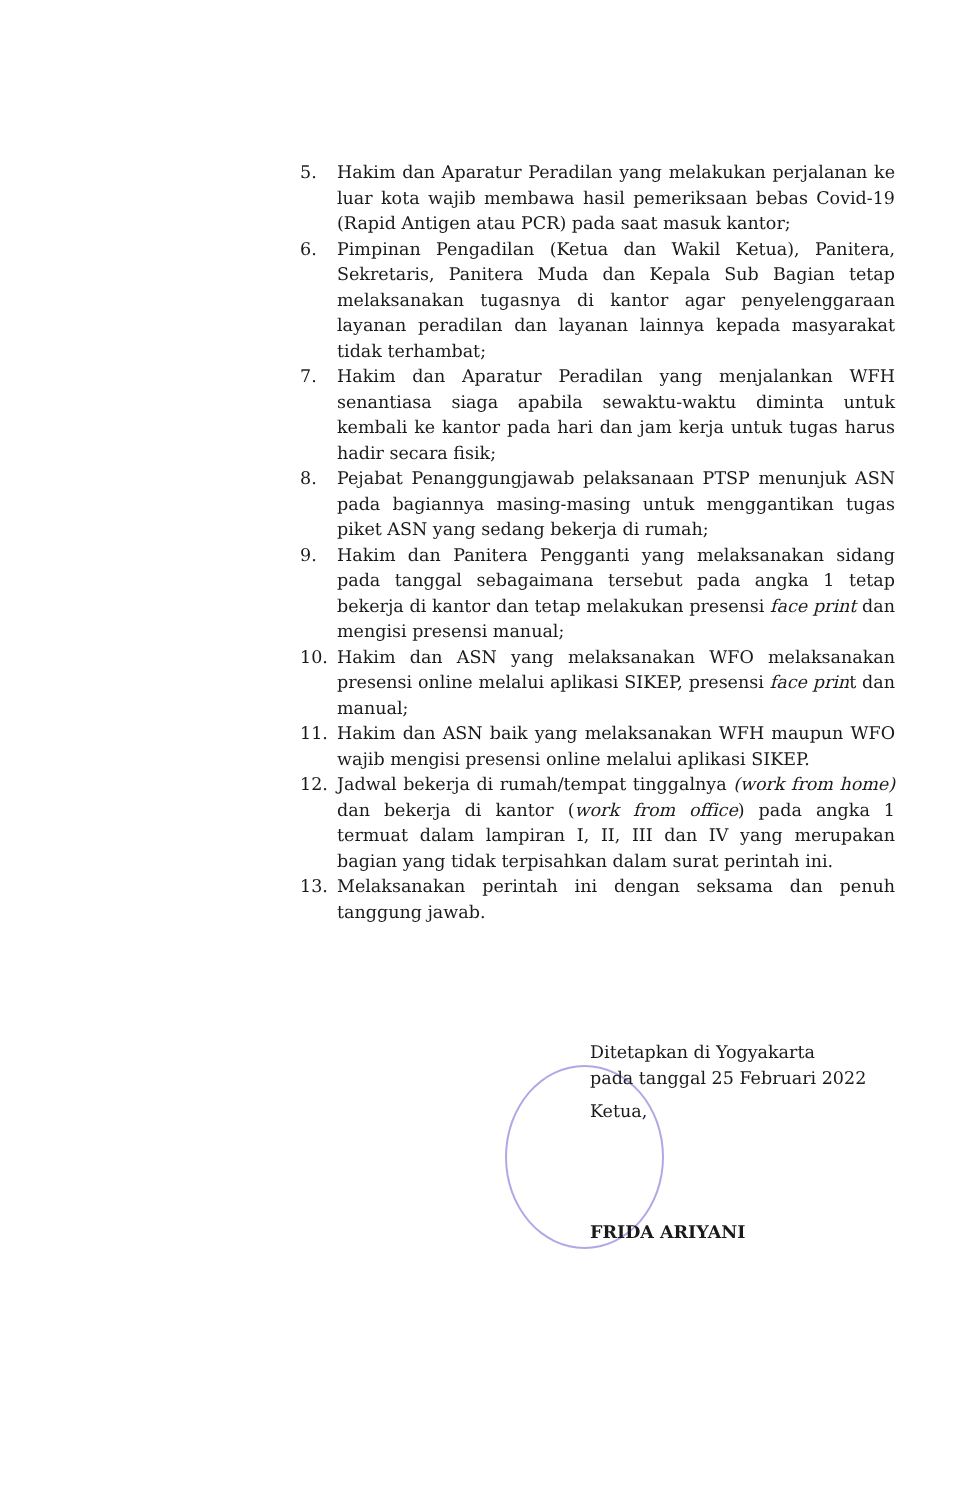5. Hakim dan Aparatur Peradilan yang melakukan perjalanan ke luar kota wajib membawa hasil pemeriksaan bebas Covid-19 (Rapid Antigen atau PCR) pada saat masuk kantor;
6. Pimpinan Pengadilan (Ketua dan Wakil Ketua), Panitera, Sekretaris, Panitera Muda dan Kepala Sub Bagian tetap melaksanakan tugasnya di kantor agar penyelenggaraan layanan peradilan dan layanan lainnya kepada masyarakat tidak terhambat;
7. Hakim dan Aparatur Peradilan yang menjalankan WFH senantiasa siaga apabila sewaktu-waktu diminta untuk kembali ke kantor pada hari dan jam kerja untuk tugas harus hadir secara fisik;
8. Pejabat Penanggungjawab pelaksanaan PTSP menunjuk ASN pada bagiannya masing-masing untuk menggantikan tugas piket ASN yang sedang bekerja di rumah;
9. Hakim dan Panitera Pengganti yang melaksanakan sidang pada tanggal sebagaimana tersebut pada angka 1 tetap bekerja di kantor dan tetap melakukan presensi face print dan mengisi presensi manual;
10. Hakim dan ASN yang melaksanakan WFO melaksanakan presensi online melalui aplikasi SIKEP, presensi face print dan manual;
11. Hakim dan ASN baik yang melaksanakan WFH maupun WFO wajib mengisi presensi online melalui aplikasi SIKEP.
12. Jadwal bekerja di rumah/tempat tinggalnya (work from home) dan bekerja di kantor (work from office) pada angka 1 termuat dalam lampiran I, II, III dan IV yang merupakan bagian yang tidak terpisahkan dalam surat perintah ini.
13. Melaksanakan perintah ini dengan seksama dan penuh tanggung jawab.
Ditetapkan di Yogyakarta
pada tanggal 25 Februari 2022
Ketua,
FRIDA ARIYANI